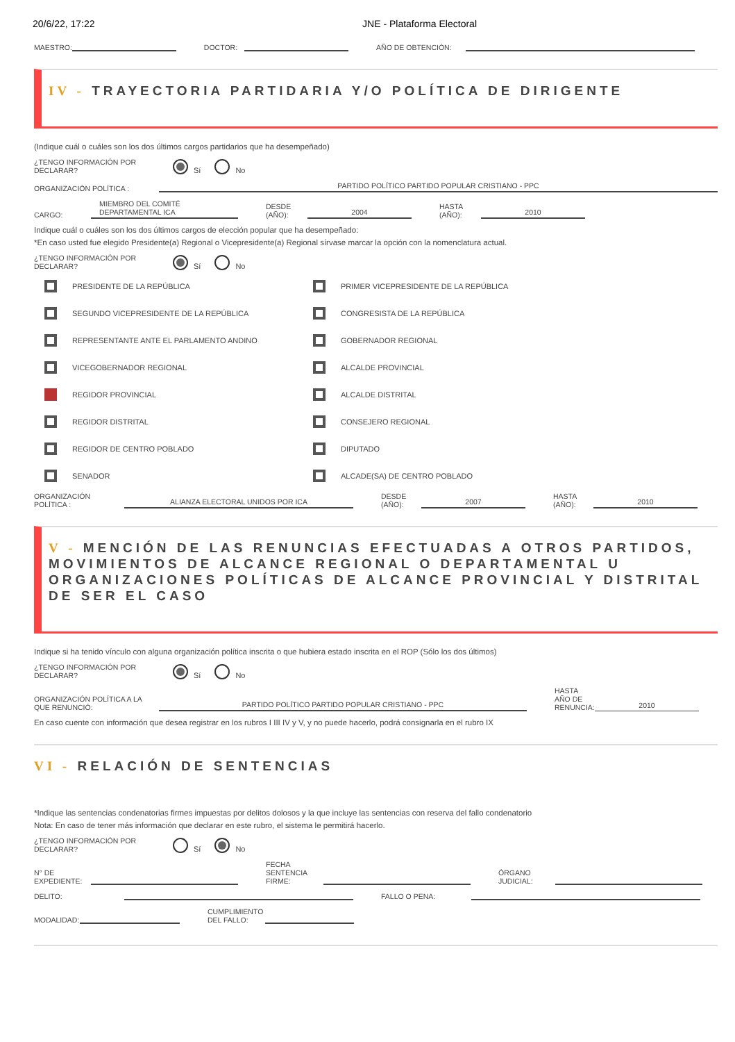20/6/22, 17:22 JNE - Plataforma Electoral
MAESTRO: DOCTOR: AÑO DE OBTENCIÓN:
IV - TRAYECTORIA PARTIDARIA Y/O POLÍTICA DE DIRIGENTE
(Indique cuál o cuáles son los dos últimos cargos partidarios que ha desempeñado)
¿TENGO INFORMACIÓN POR DECLARAR? Sí No
ORGANIZACIÓN POLÍTICA : PARTIDO POLÍTICO PARTIDO POPULAR CRISTIANO - PPC
CARGO: MIEMBRO DEL COMITÉ DEPARTAMENTAL ICA DESDE (AÑO): 2004 HASTA (AÑO): 2010
Indique cuál o cuáles son los dos últimos cargos de elección popular que ha desempeñado:
*En caso usted fue elegido Presidente(a) Regional o Vicepresidente(a) Regional sírvase marcar la opción con la nomenclatura actual.
¿TENGO INFORMACIÓN POR DECLARAR? Sí No
PRESIDENTE DE LA REPÚBLICA
PRIMER VICEPRESIDENTE DE LA REPÚBLICA
SEGUNDO VICEPRESIDENTE DE LA REPÚBLICA
CONGRESISTA DE LA REPÚBLICA
REPRESENTANTE ANTE EL PARLAMENTO ANDINO
GOBERNADOR REGIONAL
VICEGOBERNADOR REGIONAL
ALCALDE PROVINCIAL
REGIDOR PROVINCIAL
ALCALDE DISTRITAL
REGIDOR DISTRITAL
CONSEJERO REGIONAL
REGIDOR DE CENTRO POBLADO
DIPUTADO
SENADOR
ALCADE(SA) DE CENTRO POBLADO
ORGANIZACIÓN POLÍTICA : ALIANZA ELECTORAL UNIDOS POR ICA DESDE (AÑO): 2007 HASTA (AÑO): 2010
V - MENCIÓN DE LAS RENUNCIAS EFECTUADAS A OTROS PARTIDOS, MOVIMIENTOS DE ALCANCE REGIONAL O DEPARTAMENTAL U ORGANIZACIONES POLÍTICAS DE ALCANCE PROVINCIAL Y DISTRITAL DE SER EL CASO
Indique si ha tenido vínculo con alguna organización política inscrita o que hubiera estado inscrita en el ROP (Sólo los dos últimos)
¿TENGO INFORMACIÓN POR DECLARAR? Sí No
ORGANIZACIÓN POLÍTICA A LA QUE RENUNCIÓ: PARTIDO POLÍTICO PARTIDO POPULAR CRISTIANO - PPC HASTA AÑO DE RENUNCIA: 2010
En caso cuente con información que desea registrar en los rubros I III IV y V, y no puede hacerlo, podrá consignarla en el rubro IX
VI - RELACIÓN DE SENTENCIAS
*Indique las sentencias condenatorias firmes impuestas por delitos dolosos y la que incluye las sentencias con reserva del fallo condenatorio
Nota: En caso de tener más información que declarar en este rubro, el sistema le permitirá hacerlo.
¿TENGO INFORMACIÓN POR DECLARAR? Sí No
N° DE EXPEDIENTE: FECHA SENTENCIA FIRME: ÓRGANO JUDICIAL:
DELITO: FALLO O PENA:
MODALIDAD: CUMPLIMIENTO DEL FALLO: